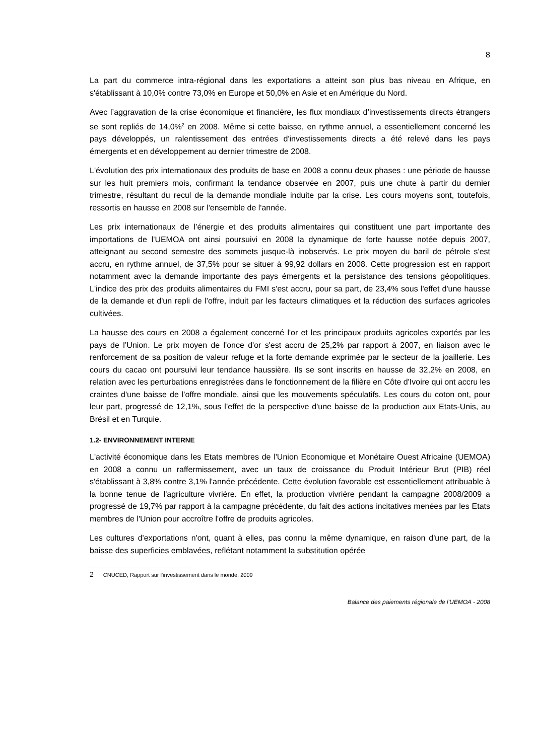8
La part du commerce intra-régional dans les exportations a atteint son plus bas niveau en Afrique, en s'établissant à 10,0% contre 73,0% en Europe et 50,0% en Asie et en Amérique du Nord.
Avec l’aggravation de la crise économique et financière, les flux mondiaux d’investissements directs étrangers se sont repliés de 14,0%<sup>2</sup> en 2008. Même si cette baisse, en rythme annuel, a essentiellement concerné les pays développés, un ralentissement des entrées d'investissements directs a été relevé dans les pays émergents et en développement au dernier trimestre de 2008.
L'évolution des prix internationaux des produits de base en 2008 a connu deux phases : une période de hausse sur les huit premiers mois, confirmant la tendance observée en 2007, puis une chute à partir du dernier trimestre, résultant du recul de la demande mondiale induite par la crise. Les cours moyens sont, toutefois, ressortis en hausse en 2008 sur l'ensemble de l'année.
Les prix internationaux de l’énergie et des produits alimentaires qui constituent une part importante des importations de l'UEMOA ont ainsi poursuivi en 2008 la dynamique de forte hausse notée depuis 2007, atteignant au second semestre des sommets jusque-là inobservés. Le prix moyen du baril de pétrole s'est accru, en rythme annuel, de 37,5% pour se situer à 99,92 dollars en 2008. Cette progression est en rapport notamment avec la demande importante des pays émergents et la persistance des tensions géopolitiques. L'indice des prix des produits alimentaires du FMI s'est accru, pour sa part, de 23,4% sous l'effet d'une hausse de la demande et d'un repli de l'offre, induit par les facteurs climatiques et la réduction des surfaces agricoles cultivées.
La hausse des cours en 2008 a également concerné l'or et les principaux produits agricoles exportés par les pays de l’Union. Le prix moyen de l'once d'or s'est accru de 25,2% par rapport à 2007, en liaison avec le renforcement de sa position de valeur refuge et la forte demande exprimée par le secteur de la joaillerie. Les cours du cacao ont poursuivi leur tendance haussière. Ils se sont inscrits en hausse de 32,2% en 2008, en relation avec les perturbations enregistrées dans le fonctionnement de la filière en Côte d'Ivoire qui ont accru les craintes d'une baisse de l'offre mondiale, ainsi que les mouvements spéculatifs. Les cours du coton ont, pour leur part, progressé de 12,1%, sous l’effet de la perspective d'une baisse de la production aux Etats-Unis, au Brésil et en Turquie.
1.2- ENVIRONNEMENT INTERNE
L'activité économique dans les Etats membres de l'Union Economique et Monétaire Ouest Africaine (UEMOA) en 2008 a connu un raffermissement, avec un taux de croissance du Produit Intérieur Brut (PIB) réel s'établissant à 3,8% contre 3,1% l'année précédente. Cette évolution favorable est essentiellement attribuable à la bonne tenue de l'agriculture vivrière. En effet, la production vivrière pendant la campagne 2008/2009 a progressé de 19,7% par rapport à la campagne précédente, du fait des actions incitatives menées par les Etats membres de l'Union pour accroître l'offre de produits agricoles.
Les cultures d'exportations n'ont, quant à elles, pas connu la même dynamique, en raison d'une part, de la baisse des superficies emblavées, reflétant notamment la substitution opérée
2 CNUCED, Rapport sur l'investissement dans le monde, 2009
Balance des paiements régionale de l'UEMOA - 2008